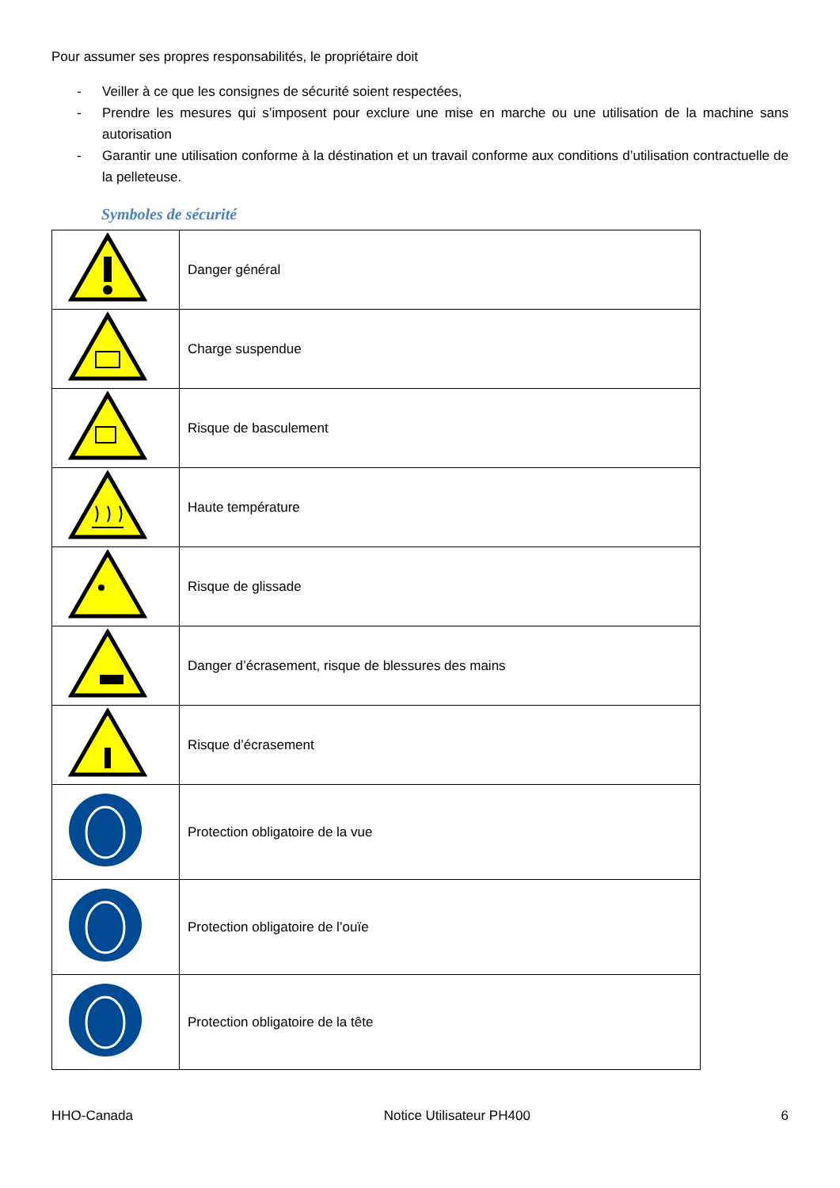Pour assumer ses propres responsabilités, le propriétaire doit
- Veiller à ce que les consignes de sécurité soient respectées,
- Prendre les mesures qui s’imposent pour exclure une mise en marche ou une utilisation de la machine sans autorisation
- Garantir une utilisation conforme à la déstination et un travail conforme aux conditions d’utilisation contractuelle de la pelleteuse.
Symboles de sécurité
| | Danger général |
| | Charge suspendue |
| | Risque de basculement |
| | Haute température |
| | Risque de glissade |
| | Danger d’écrasement, risque de blessures des mains |
| | Risque d’écrasement |
| | Protection obligatoire de la vue |
| | Protection obligatoire de l’ouïe |
| | Protection obligatoire de la tête |
HHO-Canada Notice Utilisateur PH400 6